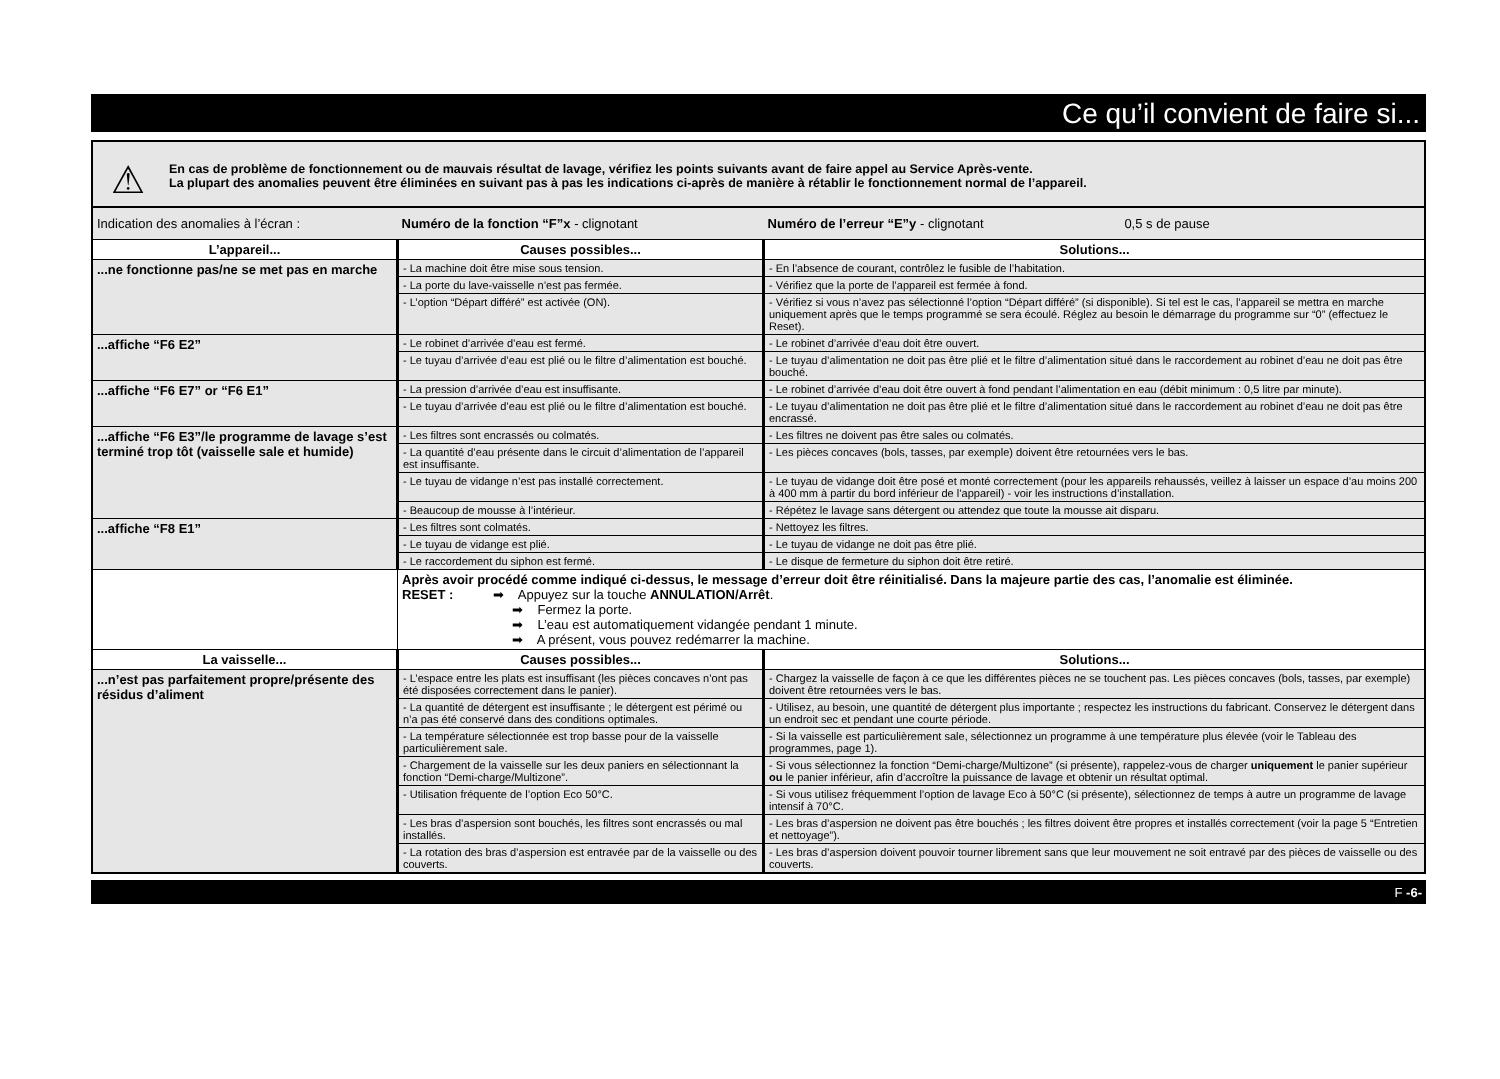Ce qu’il convient de faire si...
⚠ En cas de problème de fonctionnement ou de mauvais résultat de lavage, vérifiez les points suivants avant de faire appel au Service Après-vente.
La plupart des anomalies peuvent être éliminées en suivant pas à pas les indications ci-après de manière à rétablir le fonctionnement normal de l’appareil.
| Indication des anomalies à l’écran : | Numéro de la fonction “F”x - clignotant | Numéro de l’erreur “E”y - clignotant 0,5 s de pause |
| L’appareil... | Causes possibles... | Solutions... |
| ...ne fonctionne pas/ne se met pas en marche | - La machine doit être mise sous tension. | - En l’absence de courant, contrôlez le fusible de l’habitation. |
| | - La porte du lave-vaisselle n’est pas fermée. | - Vérifiez que la porte de l’appareil est fermée à fond. |
| | - L’option “Départ différé” est activée (ON). | - Vérifiez si vous n’avez pas sélectionné l’option “Départ différé” (si disponible). Si tel est le cas, l’appareil se mettra en marche uniquement après que le temps programmé se sera écoulé. Réglez au besoin le démarrage du programme sur “0” (effectuez le Reset). |
| ...affiche “F6 E2” | - Le robinet d’arrivée d’eau est fermé. | - Le robinet d’arrivée d’eau doit être ouvert. |
| | - Le tuyau d’arrivée d’eau est plié ou le filtre d’alimentation est bouché. | - Le tuyau d’alimentation ne doit pas être plié et le filtre d’alimentation situé dans le raccordement au robinet d’eau ne doit pas être bouché. |
| ...affiche “F6 E7” or “F6 E1” | - La pression d’arrivée d’eau est insuffisante. | - Le robinet d’arrivée d’eau doit être ouvert à fond pendant l’alimentation en eau (débit minimum : 0,5 litre par minute). |
| | - Le tuyau d’arrivée d’eau est plié ou le filtre d’alimentation est bouché. | - Le tuyau d’alimentation ne doit pas être plié et le filtre d’alimentation situé dans le raccordement au robinet d’eau ne doit pas être encrassé. |
| ...affiche “F6 E3”/le programme de lavage s’est terminé trop tôt (vaisselle sale et humide) | - Les filtres sont encrassés ou colmatés. | - Les filtres ne doivent pas être sales ou colmatés. |
| | - La quantité d’eau présente dans le circuit d’alimentation de l’appareil est insuffisante. | - Les pièces concaves (bols, tasses, par exemple) doivent être retournées vers le bas. |
| | - Le tuyau de vidange n’est pas installé correctement. | - Le tuyau de vidange doit être posé et monté correctement (pour les appareils rehaussés, veillez à laisser un espace d’au moins 200 à 400 mm à partir du bord inférieur de l’appareil) - voir les instructions d’installation. |
| | - Beaucoup de mousse à l’intérieur. | - Répétez le lavage sans détergent ou attendez que toute la mousse ait disparu. |
| ...affiche “F8 E1” | - Les filtres sont colmatés. | - Nettoyez les filtres. |
| | - Le tuyau de vidange est plié. | - Le tuyau de vidange ne doit pas être plié. |
| | - Le raccordement du siphon est fermé. | - Le disque de fermeture du siphon doit être retiré. |
| | Après avoir procédé comme indiqué ci-dessus, le message d’erreur doit être réinitialisé. Dans la majeure partie des cas, l’anomalie est éliminée. RESET : ➡ Appuyez sur la touche ANNULATION/Arrêt . ➡ Fermez la porte. ➡ L’eau est automatiquement vidangée pendant 1 minute. ➡ A présent, vous pouvez redémarrer la machine. | |
| La vaisselle... | Causes possibles... | Solutions... |
| ...n’est pas parfaitement propre/présente des résidus d’aliment | - L’espace entre les plats est insuffisant (les pièces concaves n’ont pas été disposées correctement dans le panier). | - Chargez la vaisselle de façon à ce que les différentes pièces ne se touchent pas. Les pièces concaves (bols, tasses, par exemple) doivent être retournées vers le bas. |
| | - La quantité de détergent est insuffisante ; le détergent est périmé ou n’a pas été conservé dans des conditions optimales. | - Utilisez, au besoin, une quantité de détergent plus importante ; respectez les instructions du fabricant. Conservez le détergent dans un endroit sec et pendant une courte période. |
| | - La température sélectionnée est trop basse pour de la vaisselle particulièrement sale. | - Si la vaisselle est particulièrement sale, sélectionnez un programme à une température plus élevée (voir le Tableau des programmes, page 1). |
| | - Chargement de la vaisselle sur les deux paniers en sélectionnant la fonction “Demi-charge/Multizone”. | - Si vous sélectionnez la fonction “Demi-charge/Multizone” (si présente), rappelez-vous de charger uniquement le panier supérieur ou le panier inférieur, afin d’accroître la puissance de lavage et obtenir un résultat optimal. |
| | - Utilisation fréquente de l’option Eco 50°C. | - Si vous utilisez fréquemment l’option de lavage Eco à 50°C (si présente), sélectionnez de temps à autre un programme de lavage intensif à 70°C. |
| | - Les bras d’aspersion sont bouchés, les filtres sont encrassés ou mal installés. | - Les bras d’aspersion ne doivent pas être bouchés ; les filtres doivent être propres et installés correctement (voir la page 5 “Entretien et nettoyage”). |
| | - La rotation des bras d’aspersion est entravée par de la vaisselle ou des couverts. | - Les bras d’aspersion doivent pouvoir tourner librement sans que leur mouvement ne soit entravé par des pièces de vaisselle ou des couverts. |
F -6-